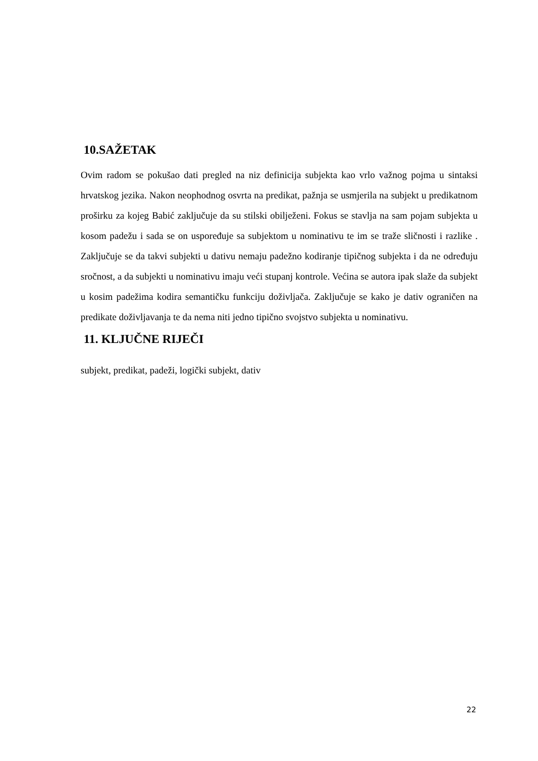10.SAŽETAK
Ovim radom se pokušao dati pregled na niz definicija subjekta kao vrlo važnog pojma u sintaksi hrvatskog jezika. Nakon neophodnog osvrta na predikat, pažnja se usmjerila na subjekt u predikatnom proširku za kojeg Babić zaključuje da su stilski obilježeni. Fokus se stavlja na sam pojam subjekta u kosom padežu i sada se on uspoređuje sa subjektom u nominativu te im se traže sličnosti i razlike . Zaključuje se da takvi subjekti u dativu nemaju padežno kodiranje tipičnog subjekta i da ne određuju sročnost, a da subjekti u nominativu imaju veći stupanj kontrole. Većina se autora ipak slaže da subjekt u kosim padežima kodira semantičku funkciju doživljača. Zaključuje se kako je dativ ograničen na predikate doživljavanja te da nema niti jedno tipično svojstvo subjekta u nominativu.
11. KLJUČNE RIJEČI
subjekt, predikat, padeži, logički subjekt, dativ
22